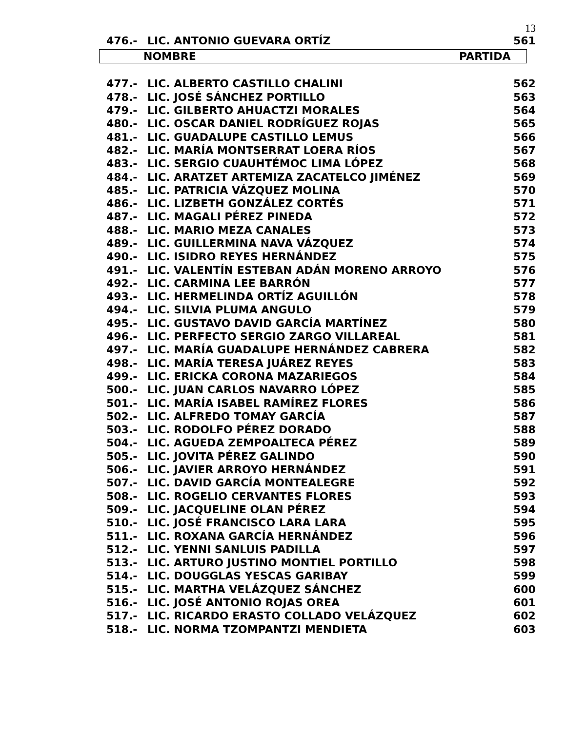13
| 476.- | LIC. ANTONIO GUEVARA ORTÍZ | 561 |
NOMBRE PARTIDA
| 477.- | LIC. ALBERTO CASTILLO CHALINI | 562 |
| 478.- | LIC. JOSÉ SÁNCHEZ PORTILLO | 563 |
| 479.- | LIC. GILBERTO AHUACTZI MORALES | 564 |
| 480.- | LIC. OSCAR DANIEL RODRÍGUEZ ROJAS | 565 |
| 481.- | LIC. GUADALUPE CASTILLO LEMUS | 566 |
| 482.- | LIC. MARÍA MONTSERRAT LOERA RÍOS | 567 |
| 483.- | LIC. SERGIO CUAUHTÉMOC LIMA LÓPEZ | 568 |
| 484.- | LIC. ARATZET ARTEMIZA ZACATELCO JIMÉNEZ | 569 |
| 485.- | LIC. PATRICIA VÁZQUEZ MOLINA | 570 |
| 486.- | LIC. LIZBETH GONZÁLEZ CORTÉS | 571 |
| 487.- | LIC. MAGALI PÉREZ PINEDA | 572 |
| 488.- | LIC. MARIO MEZA CANALES | 573 |
| 489.- | LIC. GUILLERMINA NAVA VÁZQUEZ | 574 |
| 490.- | LIC. ISIDRO REYES HERNÁNDEZ | 575 |
| 491.- | LIC. VALENTÍN ESTEBAN ADÁN MORENO ARROYO | 576 |
| 492.- | LIC. CARMINA LEE BARRÓN | 577 |
| 493.- | LIC. HERMELINDA ORTÍZ AGUILLÓN | 578 |
| 494.- | LIC. SILVIA PLUMA ANGULO | 579 |
| 495.- | LIC. GUSTAVO DAVID GARCÍA MARTÍNEZ | 580 |
| 496.- | LIC. PERFECTO SERGIO ZARGO VILLAREAL | 581 |
| 497.- | LIC. MARÍA GUADALUPE HERNÁNDEZ CABRERA | 582 |
| 498.- | LIC. MARÍA TERESA JUÁREZ REYES | 583 |
| 499.- | LIC. ERICKA CORONA MAZARIEGOS | 584 |
| 500.- | LIC. JUAN CARLOS NAVARRO LÓPEZ | 585 |
| 501.- | LIC. MARÍA ISABEL RAMÍREZ FLORES | 586 |
| 502.- | LIC. ALFREDO TOMAY GARCÍA | 587 |
| 503.- | LIC. RODOLFO PÉREZ DORADO | 588 |
| 504.- | LIC. AGUEDA ZEMPOALTECA PÉREZ | 589 |
| 505.- | LIC. JOVITA PÉREZ GALINDO | 590 |
| 506.- | LIC. JAVIER ARROYO HERNÁNDEZ | 591 |
| 507.- | LIC. DAVID GARCÍA MONTEALEGRE | 592 |
| 508.- | LIC. ROGELIO CERVANTES FLORES | 593 |
| 509.- | LIC. JACQUELINE OLAN PÉREZ | 594 |
| 510.- | LIC. JOSÉ FRANCISCO LARA LARA | 595 |
| 511.- | LIC. ROXANA GARCÍA HERNÁNDEZ | 596 |
| 512.- | LIC. YENNI SANLUIS PADILLA | 597 |
| 513.- | LIC. ARTURO JUSTINO MONTIEL PORTILLO | 598 |
| 514.- | LIC. DOUGGLAS YESCAS GARIBAY | 599 |
| 515.- | LIC. MARTHA VELÁZQUEZ SÁNCHEZ | 600 |
| 516.- | LIC. JOSÉ ANTONIO ROJAS OREA | 601 |
| 517.- | LIC. RICARDO ERASTO COLLADO VELÁZQUEZ | 602 |
| 518.- | LIC. NORMA TZOMPANTZI MENDIETA | 603 |